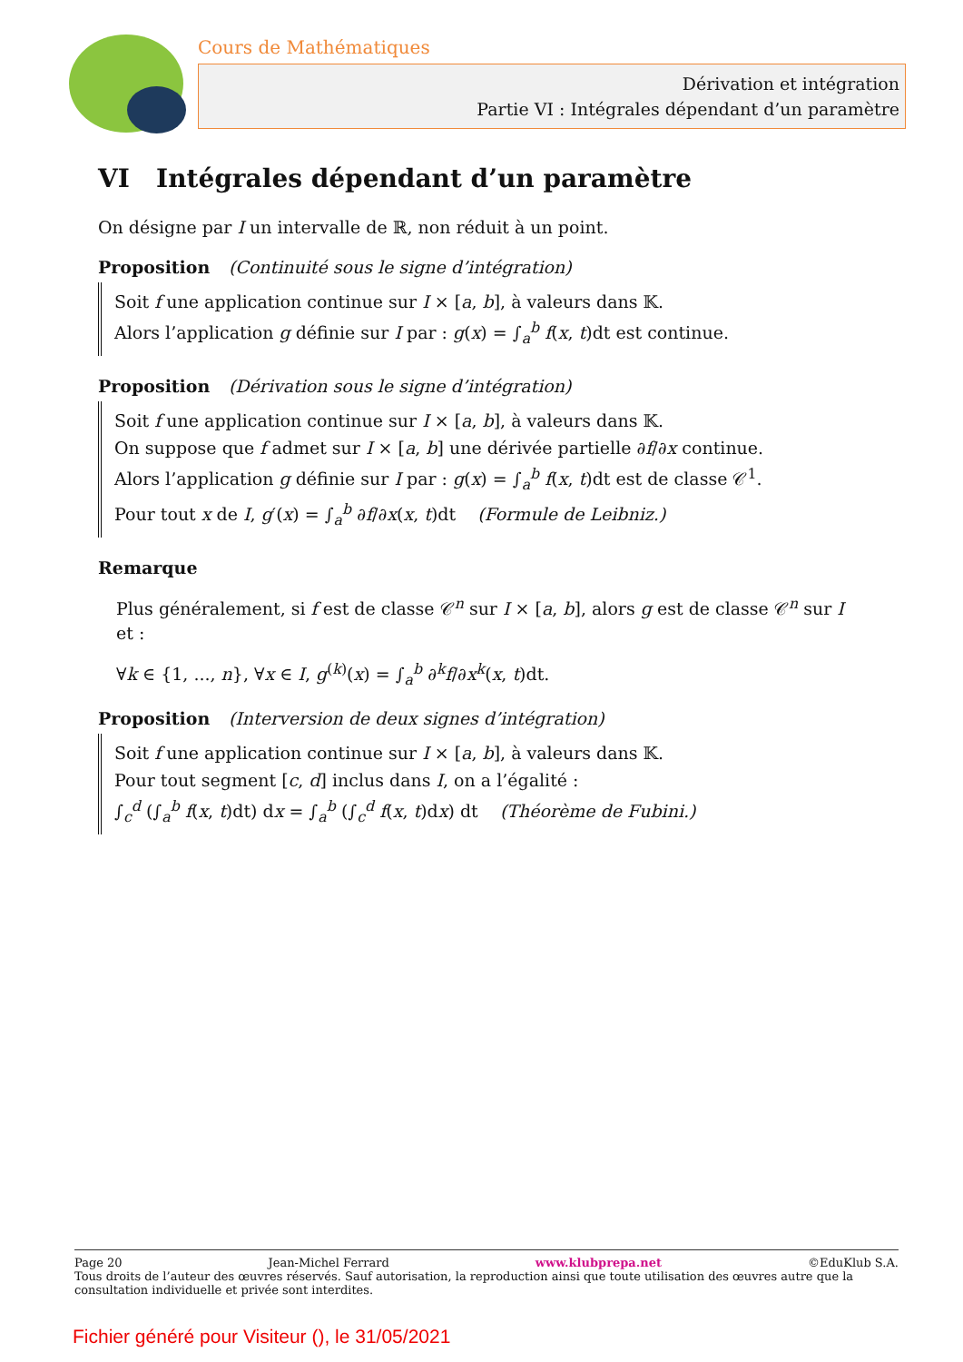Cours de Mathématiques
Dérivation et intégration
Partie VI : Intégrales dépendant d’un paramètre
VI Intégrales dépendant d’un paramètre
On désigne par I un intervalle de ℝ, non réduit à un point.
Proposition (Continuité sous le signe d’intégration)
Soit f une application continue sur I × [a, b], à valeurs dans 𝕂.
Alors l’application g définie sur I par : g(x) = ∫<sub>a</sub><sup>b</sup> f(x, t)dt est continue.
Proposition (Dérivation sous le signe d’intégration)
Soit f une application continue sur I × [a, b], à valeurs dans 𝕂.
On suppose que f admet sur I × [a, b] une dérivée partielle ∂f/∂x continue.
Alors l’application g définie sur I par : g(x) = ∫<sub>a</sub><sup>b</sup> f(x, t)dt est de classe 𝒞<sup>1</sup>.
Pour tout x de I, g′(x) = ∫<sub>a</sub><sup>b</sup> ∂f/∂x(x, t)dt (Formule de Leibniz.)
Remarque
Plus généralement, si f est de classe 𝒞<sup>n</sup> sur I × [a, b], alors g est de classe 𝒞<sup>n</sup> sur I et :
∀k ∈ {1, ..., n}, ∀x ∈ I, g<sup>(k)</sup>(x) = ∫<sub>a</sub><sup>b</sup> ∂<sup>k</sup>f/∂x<sup>k</sup>(x, t)dt.
Proposition (Interversion de deux signes d’intégration)
Soit f une application continue sur I × [a, b], à valeurs dans 𝕂.
Pour tout segment [c, d] inclus dans I, on a l’égalité :
∫<sub>c</sub><sup>d</sup> (∫<sub>a</sub><sup>b</sup> f(x, t)dt) dx = ∫<sub>a</sub><sup>b</sup> (∫<sub>c</sub><sup>d</sup> f(x, t)dx) dt (Théorème de Fubini.)
Page 20 Jean-Michel Ferrard www.klubprepa.net ©EduKlub S.A.
Tous droits de l’auteur des œuvres réservés. Sauf autorisation, la reproduction ainsi que toute utilisation des œuvres autre que la consultation individuelle et privée sont interdites.
Fichier généré pour Visiteur (), le 31/05/2021